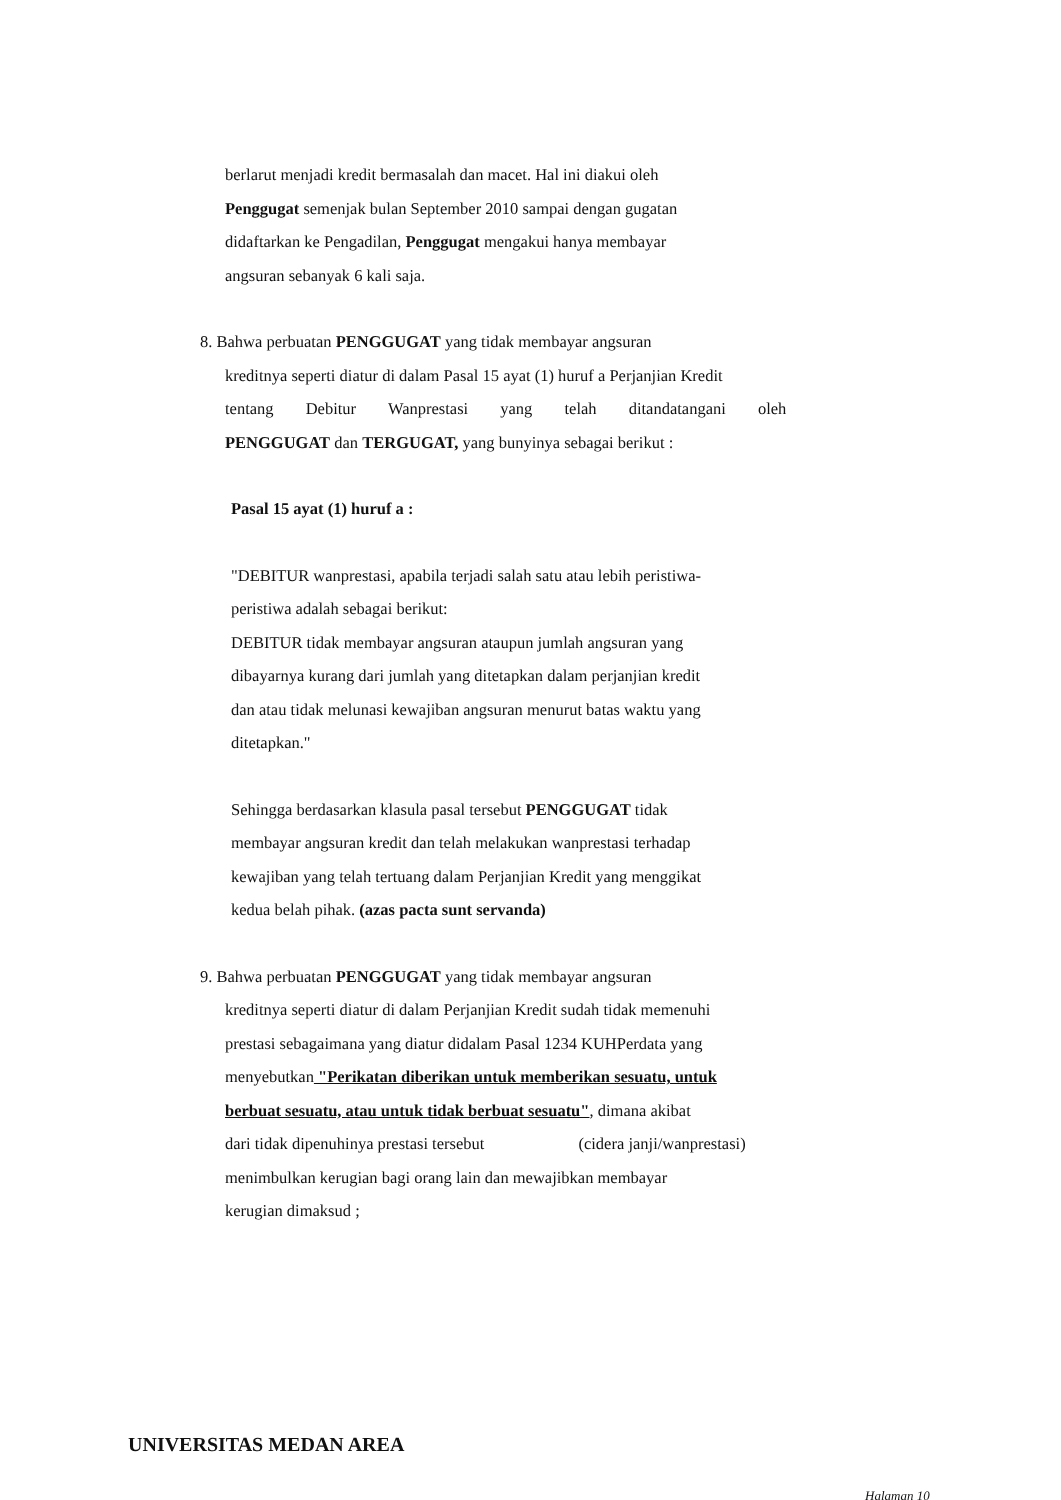berlarut menjadi kredit bermasalah dan macet. Hal ini diakui oleh
Penggugat semenjak bulan September 2010 sampai dengan gugatan
didaftarkan ke Pengadilan, Penggugat mengakui hanya membayar
angsuran sebanyak 6 kali saja.
8. Bahwa perbuatan PENGGUGAT yang tidak membayar angsuran
kreditnya seperti diatur di dalam Pasal 15 ayat (1) huruf a Perjanjian Kredit
tentang Debitur Wanprestasi yang telah ditandatangani oleh
PENGGUGAT dan TERGUGAT, yang bunyinya sebagai berikut :
Pasal 15 ayat (1) huruf a :
"DEBITUR wanprestasi, apabila terjadi salah satu atau lebih peristiwa-
peristiwa adalah sebagai berikut:
DEBITUR tidak membayar angsuran ataupun jumlah angsuran yang
dibayarnya kurang dari jumlah yang ditetapkan dalam perjanjian kredit
dan atau tidak melunasi kewajiban angsuran menurut batas waktu yang
ditetapkan."
Sehingga berdasarkan klasula pasal tersebut PENGGUGAT tidak
membayar angsuran kredit dan telah melakukan wanprestasi terhadap
kewajiban yang telah tertuang dalam Perjanjian Kredit yang menggikat
kedua belah pihak. (azas pacta sunt servanda)
9. Bahwa perbuatan PENGGUGAT yang tidak membayar angsuran
kreditnya seperti diatur di dalam Perjanjian Kredit sudah tidak memenuhi
prestasi sebagaimana yang diatur didalam Pasal 1234 KUHPerdata yang
menyebutkan "Perikatan diberikan untuk memberikan sesuatu, untuk
berbuat sesuatu, atau untuk tidak berbuat sesuatu", dimana akibat
dari tidak dipenuhinya prestasi tersebut (cidera janji/wanprestasi)
menimbulkan kerugian bagi orang lain dan mewajibkan membayar
kerugian dimaksud ;
UNIVERSITAS MEDAN AREA
Halaman 10